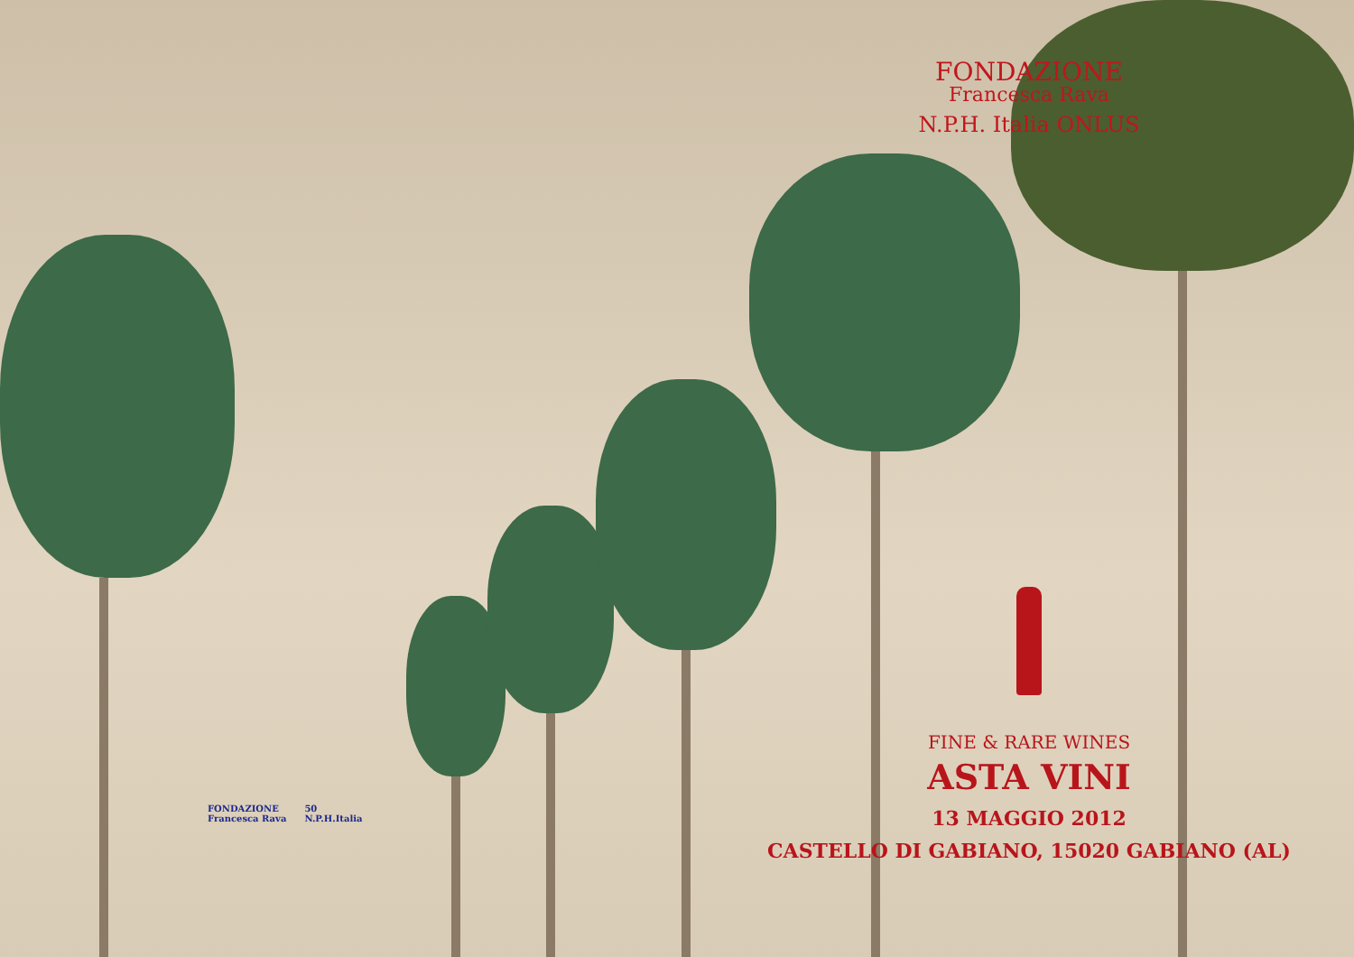FONDAZIONE
Francesca Rava
N.P.H. Italia ONLUS
FINE & RARE WINES
ASTA VINI
13 MAGGIO 2012
CASTELLO DI GABIANO, 15020 GABIANO (AL)
FONDAZIONE
Francesca Rava
50
N.P.H.Italia